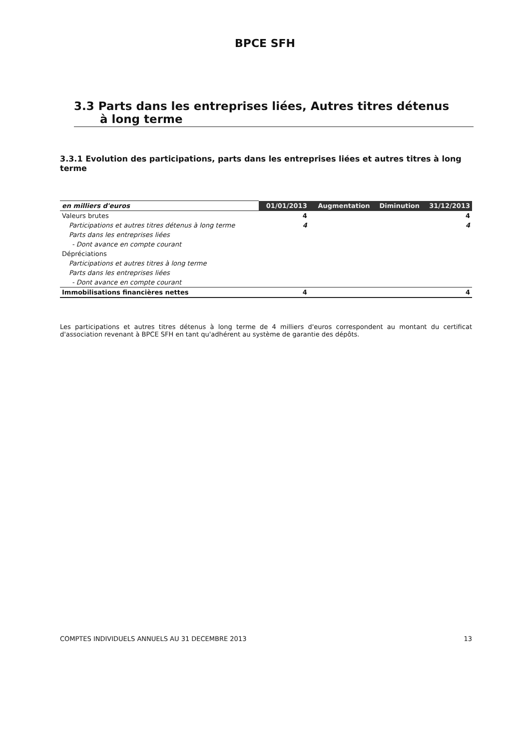BPCE SFH
3.3 Parts dans les entreprises liées, Autres titres détenus
à long terme
3.3.1 Evolution des participations, parts dans les entreprises liées et autres titres à long terme
| en milliers d'euros | 01/01/2013 | Augmentation | Diminution | 31/12/2013 |
| --- | --- | --- | --- | --- |
| Valeurs brutes | 4 | | | 4 |
| Participations et autres titres détenus à long terme | 4 | | | 4 |
| Parts dans les entreprises liées | | | | |
| - Dont avance en compte courant | | | | |
| Dépréciations | | | | |
| Participations et autres titres à long terme | | | | |
| Parts dans les entreprises liées | | | | |
| - Dont avance en compte courant | | | | |
| Immobilisations financières nettes | 4 | | | 4 |
Les participations et autres titres détenus à long terme de 4 milliers d'euros correspondent au montant du certificat d'association revenant à BPCE SFH en tant qu'adhérent au système de garantie des dépôts.
COMPTES INDIVIDUELS ANNUELS AU 31 DECEMBRE 2013 13